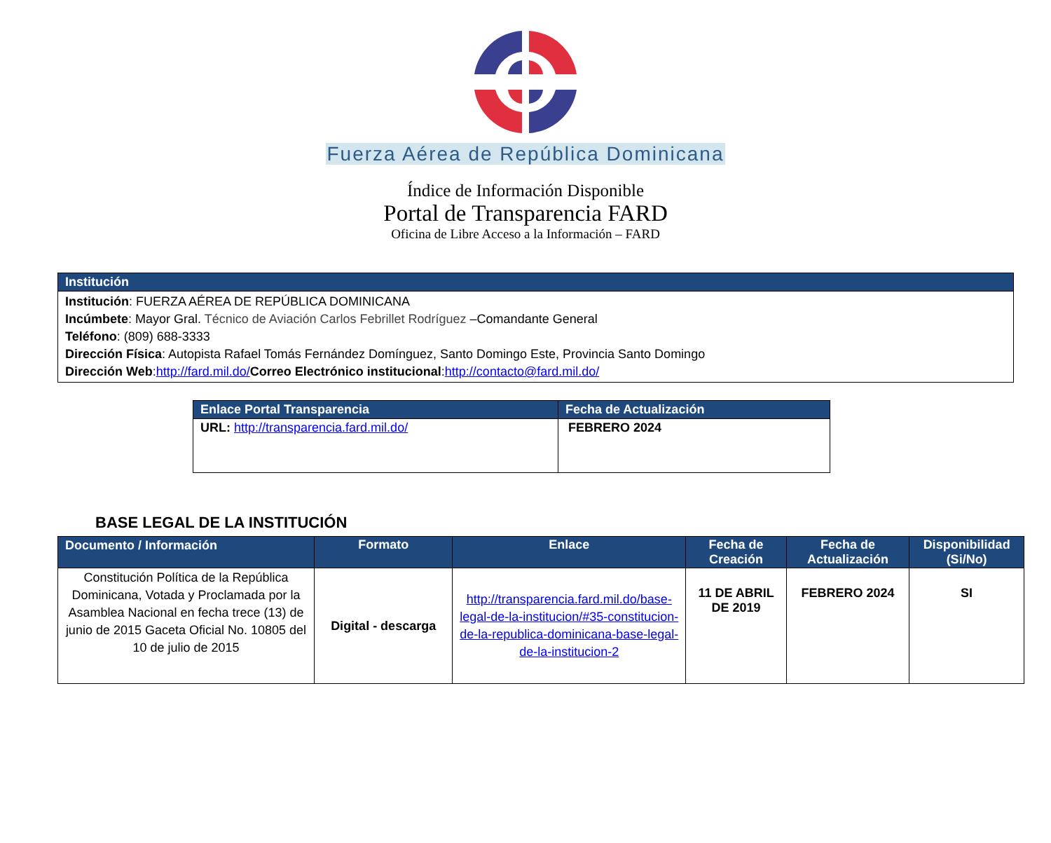Fuerza Aérea de República Dominicana
Índice de Información Disponible
Portal de Transparencia FARD
Oficina de Libre Acceso a la Información – FARD
| Institución |
| Institución : FUERZA AÉREA DE REPÚBLICA DOMINICANA Incúmbete : Mayor Gral. Técnico de Aviación Carlos Febrillet Rodríguez –Comandante General Teléfono : (809) 688-3333 Dirección Física : Autopista Rafael Tomás Fernández Domínguez, Santo Domingo Este, Provincia Santo Domingo Dirección Web : http://fard.mil.do/ Correo Electrónico institucional : http://contacto@fard.mil.do/ |
| Enlace Portal Transparencia | Fecha de Actualización |
| URL: http://transparencia.fard.mil.do/ | FEBRERO 2024 |
BASE LEGAL DE LA INSTITUCIÓN
| Documento / Información | Formato | Enlace | Fecha de Creación | Fecha de Actualización | Disponibilidad (Si/No) |
| --- | --- | --- | --- | --- | --- |
| Constitución Política de la República Dominicana, Votada y Proclamada por la Asamblea Nacional en fecha trece (13) de junio de 2015 Gaceta Oficial No. 10805 del 10 de julio de 2015 | Digital - descarga | http://transparencia.fard.mil.do/base-legal-de-la-institucion/#35-constitucion-de-la-republica-dominicana-base-legal-de-la-institucion-2 | 11 DE ABRIL DE 2019 | FEBRERO 2024 | SI |